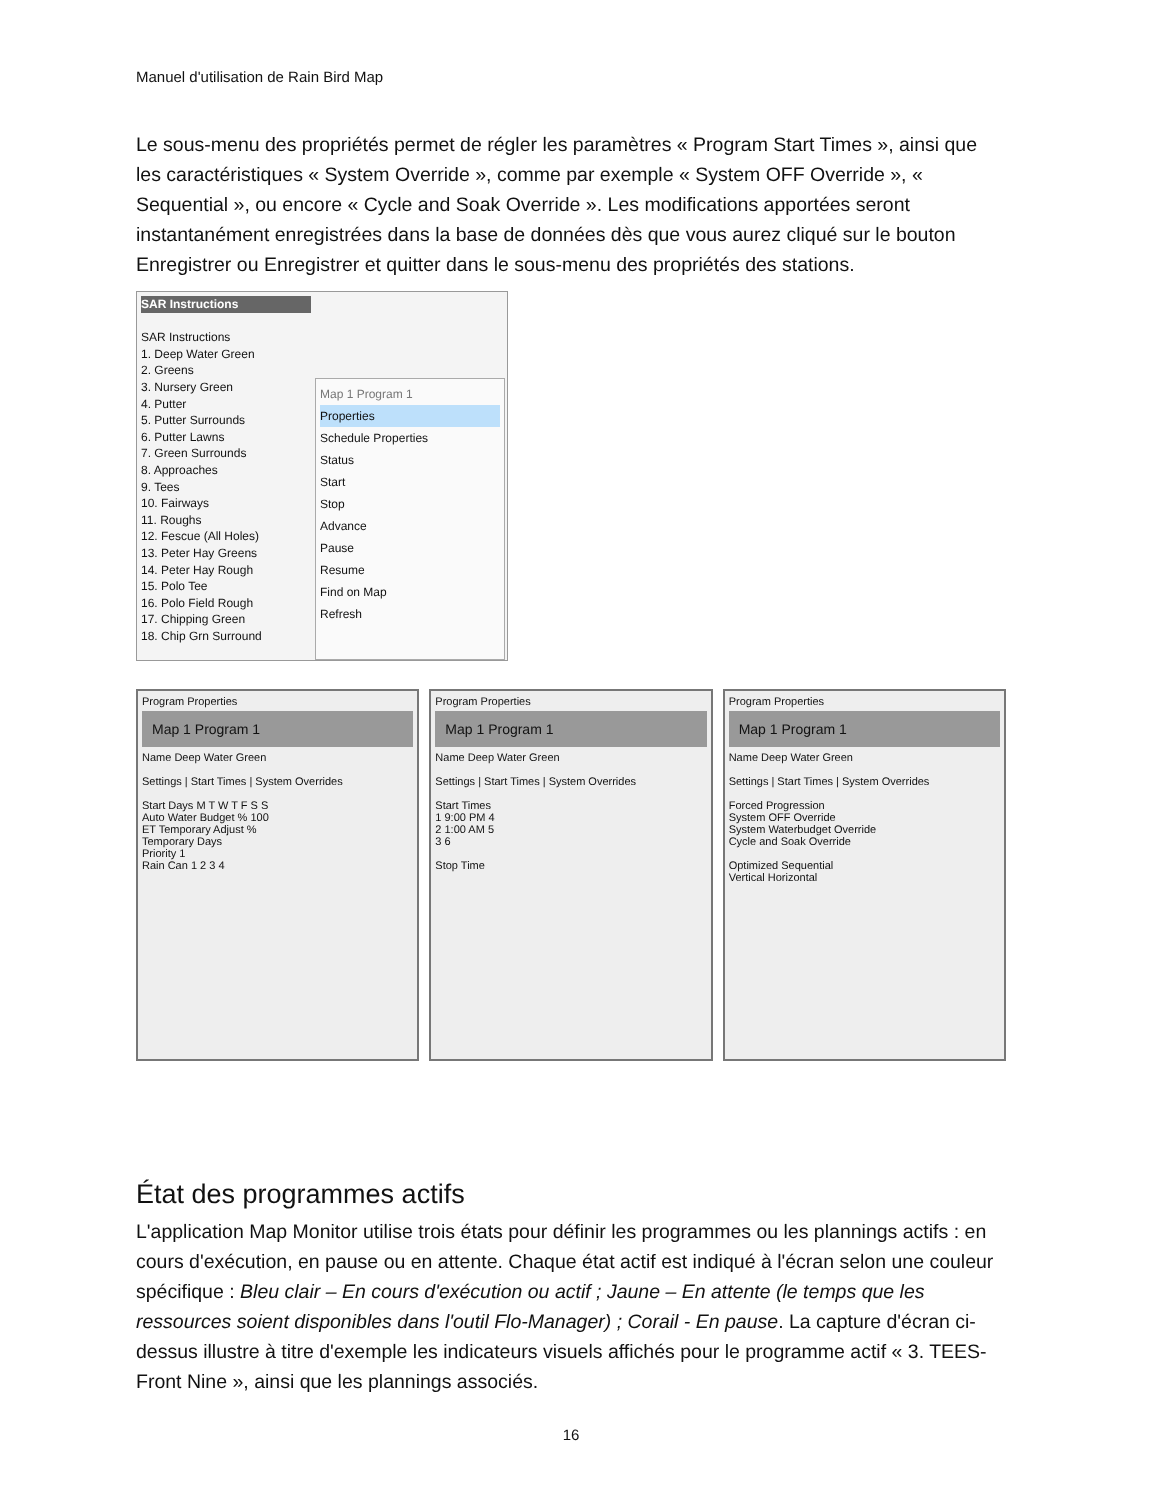Manuel d'utilisation de Rain Bird Map
Le sous-menu des propriétés permet de régler les paramètres « Program Start Times », ainsi que les caractéristiques « System Override », comme par exemple « System OFF Override », « Sequential », ou encore « Cycle and Soak Override ». Les modifications apportées seront instantanément enregistrées dans la base de données dès que vous aurez cliqué sur le bouton Enregistrer ou Enregistrer et quitter dans le sous-menu des propriétés des stations.
SAR Instructions
SAR Instructions
1. Deep Water Green
2. Greens
3. Nursery Green
4. Putter
5. Putter Surrounds
6. Putter Lawns
7. Green Surrounds
8. Approaches
9. Tees
10. Fairways
11. Roughs
12. Fescue (All Holes)
13. Peter Hay Greens
14. Peter Hay Rough
15. Polo Tee
16. Polo Field Rough
17. Chipping Green
18. Chip Grn Surround
Map 1 Program 1
Properties
Schedule Properties
Status
Start
Stop
Advance
Pause
Resume
Find on Map
Refresh
Program Properties
Map 1 Program 1
Name Deep Water Green
Settings | Start Times | System Overrides
Start Days M T W T F S S
Auto Water Budget % 100
ET Temporary Adjust %
Temporary Days
Priority 1
Rain Can 1 2 3 4
Program Properties
Map 1 Program 1
Name Deep Water Green
Settings | Start Times | System Overrides
Start Times
1 9:00 PM 4
2 1:00 AM 5
3 6
Stop Time
Program Properties
Map 1 Program 1
Name Deep Water Green
Settings | Start Times | System Overrides
Forced Progression
System OFF Override
System Waterbudget Override
Cycle and Soak Override
Optimized Sequential
Vertical Horizontal
État des programmes actifs
L'application Map Monitor utilise trois états pour définir les programmes ou les plannings actifs : en cours d'exécution, en pause ou en attente. Chaque état actif est indiqué à l'écran selon une couleur spécifique : Bleu clair – En cours d'exécution ou actif ; Jaune – En attente (le temps que les ressources soient disponibles dans l'outil Flo-Manager) ; Corail - En pause. La capture d'écran ci-dessus illustre à titre d'exemple les indicateurs visuels affichés pour le programme actif « 3. TEES-Front Nine », ainsi que les plannings associés.
16